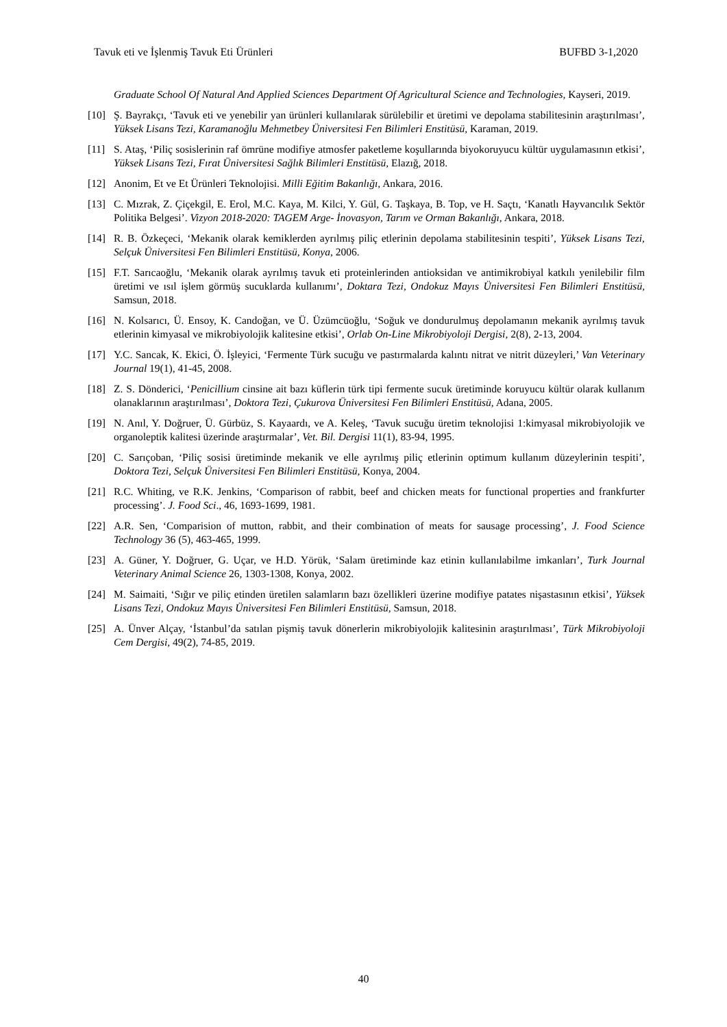Tavuk eti ve İşlenmiş Tavuk Eti Ürünleri BUFBD 3-1,2020
Graduate School Of Natural And Applied Sciences Department Of Agricultural Science and Technologies, Kayseri, 2019.
[10] Ş. Bayrakçı, ‘Tavuk eti ve yenebilir yan ürünleri kullanılarak sürülebilir et üretimi ve depolama stabilitesinin araştırılması’, Yüksek Lisans Tezi, Karamanoğlu Mehmetbey Üniversitesi Fen Bilimleri Enstitüsü, Karaman, 2019.
[11] S. Ataş, ‘Piliç sosislerinin raf ömrüne modifiye atmosfer paketleme koşullarında biyokoruyucu kültür uygulamasının etkisi’, Yüksek Lisans Tezi, Fırat Üniversitesi Sağlık Bilimleri Enstitüsü, Elazığ, 2018.
[12] Anonim, Et ve Et Ürünleri Teknolojisi. Milli Eğitim Bakanlığı, Ankara, 2016.
[13] C. Mızrak, Z. Çiçekgil, E. Erol, M.C. Kaya, M. Kilci, Y. Gül, G. Taşkaya, B. Top, ve H. Saçtı, ‘Kanatlı Hayvancılık Sektör Politika Belgesi’. Vizyon 2018-2020: TAGEM Arge- İnovasyon, Tarım ve Orman Bakanlığı, Ankara, 2018.
[14] R. B. Özkeçeci, ‘Mekanik olarak kemiklerden ayrılmış piliç etlerinin depolama stabilitesinin tespiti’, Yüksek Lisans Tezi, Selçuk Üniversitesi Fen Bilimleri Enstitüsü, Konya, 2006.
[15] F.T. Sarıcaoğlu, ‘Mekanik olarak ayrılmış tavuk eti proteinlerinden antioksidan ve antimikrobiyal katkılı yenilebilir film üretimi ve ısıl işlem görmüş sucuklarda kullanımı’, Doktara Tezi, Ondokuz Mayıs Üniversitesi Fen Bilimleri Enstitüsü, Samsun, 2018.
[16] N. Kolsarıcı, Ü. Ensoy, K. Candoğan, ve Ü. Üzümcüoğlu, ‘Soğuk ve dondurulmuş depolamanın mekanik ayrılmış tavuk etlerinin kimyasal ve mikrobiyolojik kalitesine etkisi’, Orlab On-Line Mikrobiyoloji Dergisi, 2(8), 2-13, 2004.
[17] Y.C. Sancak, K. Ekici, Ö. İşleyici, ‘Fermente Türk sucuğu ve pastırmalarda kalıntı nitrat ve nitrit düzeyleri,’ Van Veterinary Journal 19(1), 41-45, 2008.
[18] Z. S. Dönderici, ‘Penicillium cinsine ait bazı küflerin türk tipi fermente sucuk üretiminde koruyucu kültür olarak kullanım olanaklarının araştırılması’, Doktora Tezi, Çukurova Üniversitesi Fen Bilimleri Enstitüsü, Adana, 2005.
[19] N. Anıl, Y. Doğruer, Ü. Gürbüz, S. Kayaardı, ve A. Keleş, ‘Tavuk sucuğu üretim teknolojisi 1:kimyasal mikrobiyolojik ve organoleptik kalitesi üzerinde araştırmalar’, Vet. Bil. Dergisi 11(1), 83-94, 1995.
[20] C. Sarıçoban, ‘Piliç sosisi üretiminde mekanik ve elle ayrılmış piliç etlerinin optimum kullanım düzeylerinin tespiti’, Doktora Tezi, Selçuk Üniversitesi Fen Bilimleri Enstitüsü, Konya, 2004.
[21] R.C. Whiting, ve R.K. Jenkins, ‘Comparison of rabbit, beef and chicken meats for functional properties and frankfurter processing’. J. Food Sci., 46, 1693-1699, 1981.
[22] A.R. Sen, ‘Comparision of mutton, rabbit, and their combination of meats for sausage processing’, J. Food Science Technology 36 (5), 463-465, 1999.
[23] A. Güner, Y. Doğruer, G. Uçar, ve H.D. Yörük, ‘Salam üretiminde kaz etinin kullanılabilme imkanları’, Turk Journal Veterinary Animal Science 26, 1303-1308, Konya, 2002.
[24] M. Saimaiti, ‘Sığır ve piliç etinden üretilen salamların bazı özellikleri üzerine modifiye patates nişastasının etkisi’, Yüksek Lisans Tezi, Ondokuz Mayıs Üniversitesi Fen Bilimleri Enstitüsü, Samsun, 2018.
[25] A. Ünver Alçay, ‘İstanbul’da satılan pişmiş tavuk dönerlerin mikrobiyolojik kalitesinin araştırılması’, Türk Mikrobiyoloji Cem Dergisi, 49(2), 74-85, 2019.
40